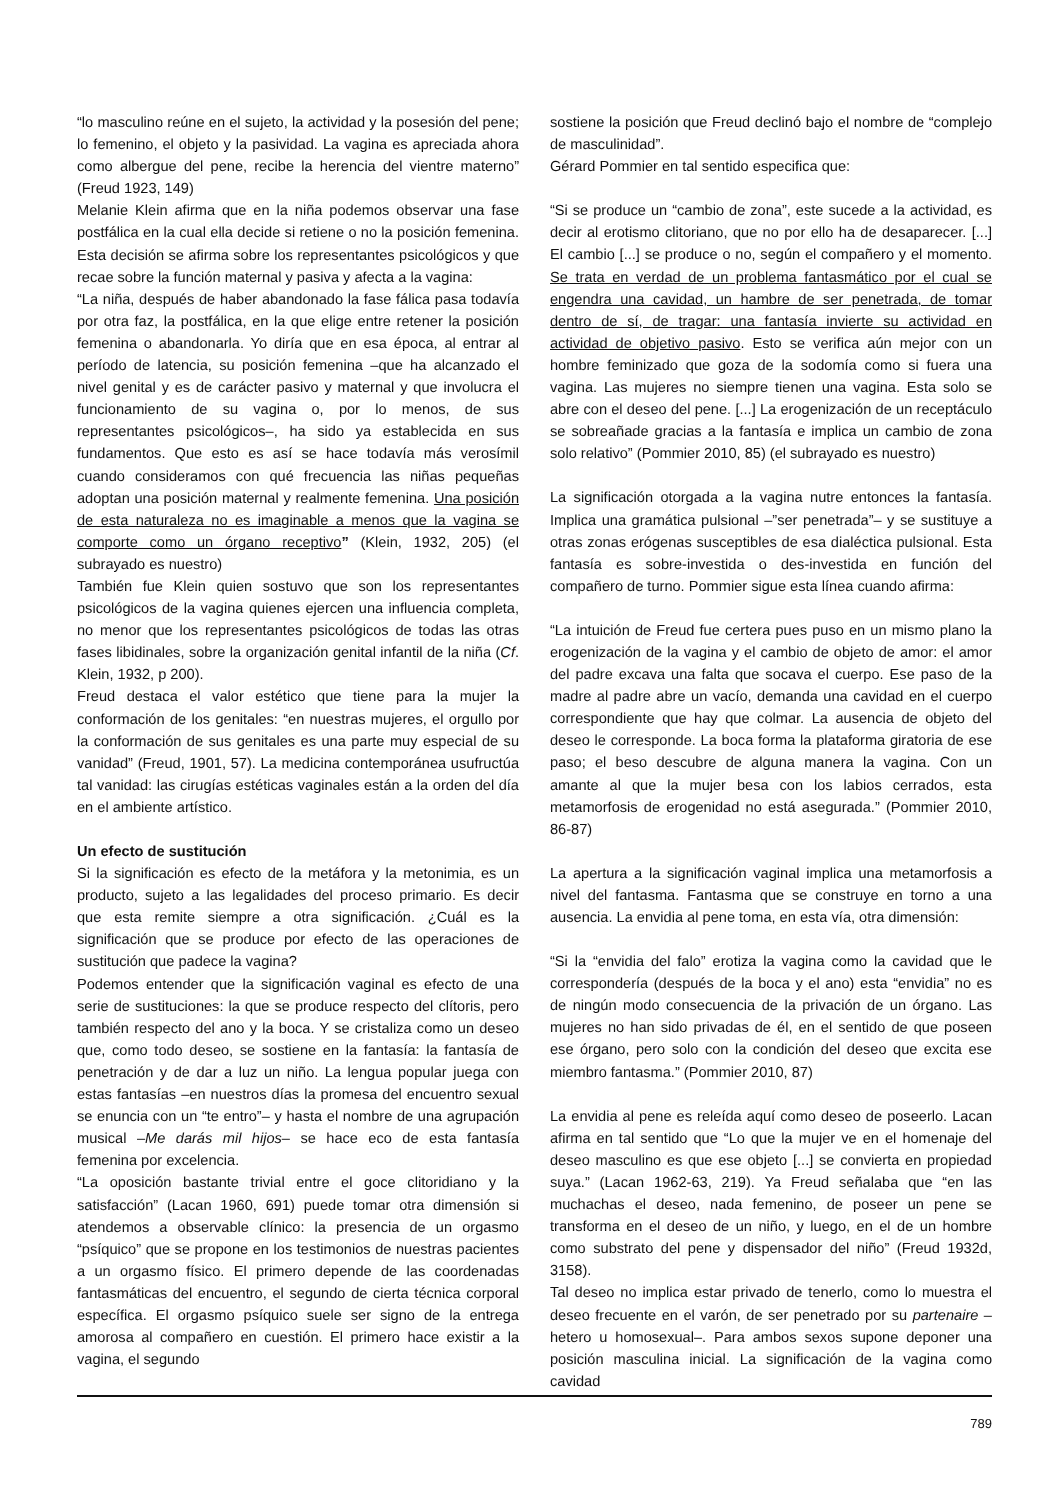“lo masculino reúne en el sujeto, la actividad y la posesión del pene; lo femenino, el objeto y la pasividad. La vagina es apreciada ahora como albergue del pene, recibe la herencia del vientre materno” (Freud 1923, 149)
Melanie Klein afirma que en la niña podemos observar una fase postfálica en la cual ella decide si retiene o no la posición femenina. Esta decisión se afirma sobre los representantes psicológicos y que recae sobre la función maternal y pasiva y afecta a la vagina:
“La niña, después de haber abandonado la fase fálica pasa todavía por otra faz, la postfálica, en la que elige entre retener la posición femenina o abandonarla. Yo diría que en esa época, al entrar al período de latencia, su posición femenina –que ha alcanzado el nivel genital y es de carácter pasivo y maternal y que involucra el funcionamiento de su vagina o, por lo menos, de sus representantes psicológicos–, ha sido ya establecida en sus fundamentos. Que esto es así se hace todavía más verosímil cuando consideramos con qué frecuencia las niñas pequeñas adoptan una posición maternal y realmente femenina. Una posición de esta naturaleza no es imaginable a menos que la vagina se comporte como un órgano receptivo” (Klein, 1932, 205) (el subrayado es nuestro)
También fue Klein quien sostuvo que son los representantes psicológicos de la vagina quienes ejercen una influencia completa, no menor que los representantes psicológicos de todas las otras fases libidinales, sobre la organización genital infantil de la niña (Cf. Klein, 1932, p 200).
Freud destaca el valor estético que tiene para la mujer la conformación de los genitales: “en nuestras mujeres, el orgullo por la conformación de sus genitales es una parte muy especial de su vanidad” (Freud, 1901, 57). La medicina contemporánea usufructúa tal vanidad: las cirugías estéticas vaginales están a la orden del día en el ambiente artístico.
Un efecto de sustitución
Si la significación es efecto de la metáfora y la metonimia, es un producto, sujeto a las legalidades del proceso primario. Es decir que esta remite siempre a otra significación. ¿Cuál es la significación que se produce por efecto de las operaciones de sustitución que padece la vagina?
Podemos entender que la significación vaginal es efecto de una serie de sustituciones: la que se produce respecto del clítoris, pero también respecto del ano y la boca. Y se cristaliza como un deseo que, como todo deseo, se sostiene en la fantasía: la fantasía de penetración y de dar a luz un niño. La lengua popular juega con estas fantasías –en nuestros días la promesa del encuentro sexual se enuncia con un “te entro”– y hasta el nombre de una agrupación musical –Me darás mil hijos– se hace eco de esta fantasía femenina por excelencia.
“La oposición bastante trivial entre el goce clitoridiano y la satisfacción” (Lacan 1960, 691) puede tomar otra dimensión si atendemos a observable clínico: la presencia de un orgasmo “psíquico” que se propone en los testimonios de nuestras pacientes a un orgasmo físico. El primero depende de las coordenadas fantasmáticas del encuentro, el segundo de cierta técnica corporal específica. El orgasmo psíquico suele ser signo de la entrega amorosa al compañero en cuestión. El primero hace existir a la vagina, el segundo
sostiene la posición que Freud declinó bajo el nombre de “complejo de masculinidad”.
Gérard Pommier en tal sentido especifica que:
“Si se produce un “cambio de zona”, este sucede a la actividad, es decir al erotismo clitoriano, que no por ello ha de desaparecer. [...] El cambio [...] se produce o no, según el compañero y el momento. Se trata en verdad de un problema fantasmático por el cual se engendra una cavidad, un hambre de ser penetrada, de tomar dentro de sí, de tragar: una fantasía invierte su actividad en actividad de objetivo pasivo. Esto se verifica aún mejor con un hombre feminizado que goza de la sodomía como si fuera una vagina. Las mujeres no siempre tienen una vagina. Esta solo se abre con el deseo del pene. [...] La erogenización de un receptáculo se sobreañade gracias a la fantasía e implica un cambio de zona solo relativo” (Pommier 2010, 85) (el subrayado es nuestro)
La significación otorgada a la vagina nutre entonces la fantasía. Implica una gramática pulsional –”ser penetrada”– y se sustituye a otras zonas erógenas susceptibles de esa dialéctica pulsional. Esta fantasía es sobre-investida o des-investida en función del compañero de turno. Pommier sigue esta línea cuando afirma:
“La intuición de Freud fue certera pues puso en un mismo plano la erogenización de la vagina y el cambio de objeto de amor: el amor del padre excava una falta que socava el cuerpo. Ese paso de la madre al padre abre un vacío, demanda una cavidad en el cuerpo correspondiente que hay que colmar. La ausencia de objeto del deseo le corresponde. La boca forma la plataforma giratoria de ese paso; el beso descubre de alguna manera la vagina. Con un amante al que la mujer besa con los labios cerrados, esta metamorfosis de erogenidad no está asegurada.” (Pommier 2010, 86-87)
La apertura a la significación vaginal implica una metamorfosis a nivel del fantasma. Fantasma que se construye en torno a una ausencia. La envidia al pene toma, en esta vía, otra dimensión:
“Si la “envidia del falo” erotiza la vagina como la cavidad que le correspondería (después de la boca y el ano) esta “envidia” no es de ningún modo consecuencia de la privación de un órgano. Las mujeres no han sido privadas de él, en el sentido de que poseen ese órgano, pero solo con la condición del deseo que excita ese miembro fantasma.” (Pommier 2010, 87)
La envidia al pene es releída aquí como deseo de poseerlo. Lacan afirma en tal sentido que “Lo que la mujer ve en el homenaje del deseo masculino es que ese objeto [...] se convierta en propiedad suya.” (Lacan 1962-63, 219). Ya Freud señalaba que “en las muchachas el deseo, nada femenino, de poseer un pene se transforma en el deseo de un niño, y luego, en el de un hombre como substrato del pene y dispensador del niño” (Freud 1932d, 3158).
Tal deseo no implica estar privado de tenerlo, como lo muestra el deseo frecuente en el varón, de ser penetrado por su partenaire –hetero u homosexual–. Para ambos sexos supone deponer una posición masculina inicial. La significación de la vagina como cavidad
789